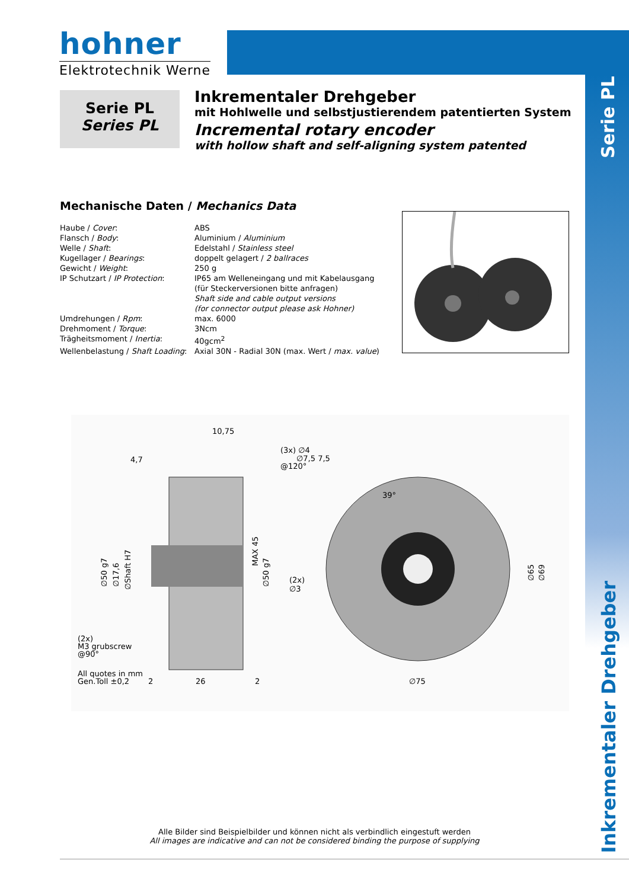hohner
Elektrotechnik Werne
Serie PL
Series PL
Inkrementaler Drehgeber
mit Hohlwelle und selbstjustierendem patentierten System
Incremental rotary encoder
with hollow shaft and self-aligning system patented
Serie PL
Inkrementaler Drehgeber
Mechanische Daten / Mechanics Data
| Haube / Cover : | ABS |
| Flansch / Body : | Aluminium / Aluminium |
| Welle / Shaft : | Edelstahl / Stainless steel |
| Kugellager / Bearings : | doppelt gelagert / 2 ballraces |
| Gewicht / Weight : | 250 g |
| IP Schutzart / IP Protection : | IP65 am Welleneingang und mit Kabelausgang (für Steckerversionen bitte anfragen) Shaft side and cable output versions (for connector output please ask Hohner) |
| Umdrehungen / Rpm : | max. 6000 |
| Drehmoment / Torque : | 3Ncm |
| Trägheitsmoment / Inertia : | 40gcm<sup>2</sup> |
| Wellenbelastung / Shaft Loading : | Axial 30N - Radial 30N (max. Wert / max. value ) |
10,75
4,7
(3x) ∅4
∅7,5 7,5
@120°
39°
MAX 45
(2x)
∅3
∅50 g7
∅17,6
∅Shaft H7
∅50 g7
∅65
∅69
(2x)
M3 grubscrew
@90°
All quotes in mm
Gen.Toll ±0,2
2
26
2
∅75
Alle Bilder sind Beispielbilder und können nicht als verbindlich eingestuft werden
All images are indicative and can not be considered binding the purpose of supplying